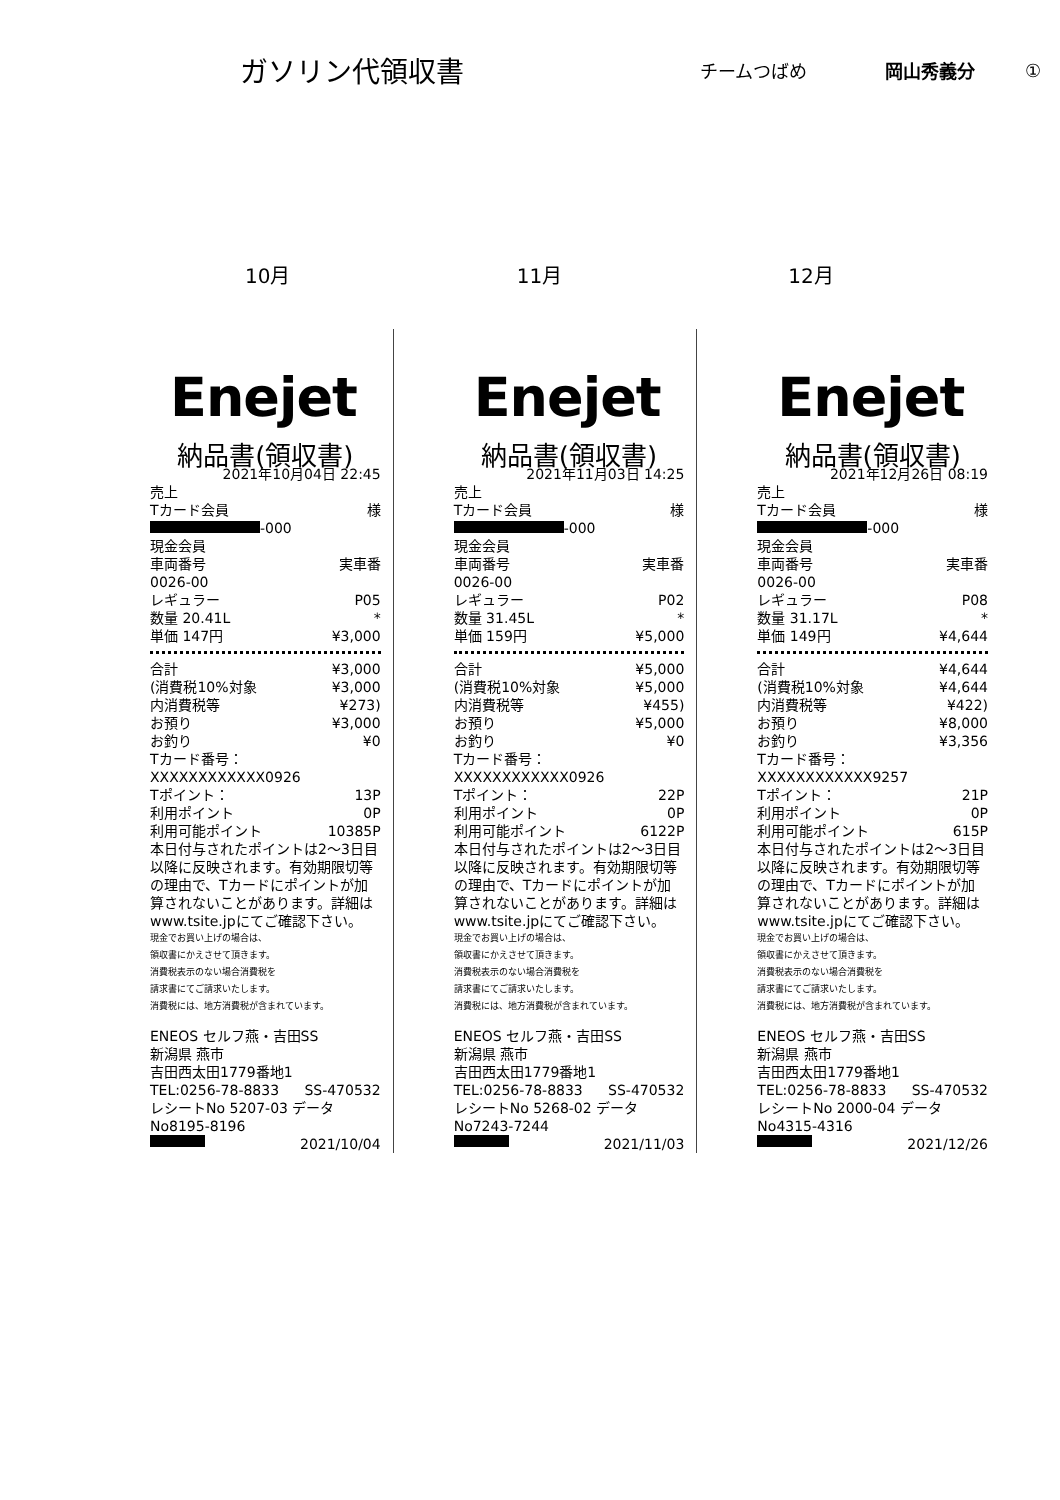ガソリン代領収書
チームつばめ 岡山秀義分 ①
10月 11月 12月
Enejet
納品書(領収書)
2021年10月04日 22:45
売上
Tカード会員 様
-000
現金会員
車両番号 実車番
0026-00
レギュラー P05
数量 20.41L *
単価 147円 ¥3,000
合計 ¥3,000
(消費税10%対象 ¥3,000
内消費税等 ¥273)
お預り ¥3,000
お釣り ¥0
Tカード番号：XXXXXXXXXXXX0926
Tポイント： 13P
利用ポイント 0P
利用可能ポイント 10385P
本日付与されたポイントは2～3日目以降に反映されます。有効期限切等の理由で、Tカードにポイントが加算されないことがあります。詳細はwww.tsite.jpにてご確認下さい。
現金でお買い上げの場合は、
領収書にかえさせて頂きます。
消費税表示のない場合消費税を
請求書にてご請求いたします。
消費税には、地方消費税が含まれています。
ENEOS セルフ燕・吉田SS
新潟県 燕市
吉田西太田1779番地1
TEL:0256-78-8833 SS-470532
レシートNo 5207-03 データNo8195-8196
2021/10/04
Enejet
納品書(領収書)
2021年11月03日 14:25
売上
Tカード会員 様
-000
現金会員
車両番号 実車番
0026-00
レギュラー P02
数量 31.45L *
単価 159円 ¥5,000
合計 ¥5,000
(消費税10%対象 ¥5,000
内消費税等 ¥455)
お預り ¥5,000
お釣り ¥0
Tカード番号：XXXXXXXXXXXX0926
Tポイント： 22P
利用ポイント 0P
利用可能ポイント 6122P
本日付与されたポイントは2～3日目以降に反映されます。有効期限切等の理由で、Tカードにポイントが加算されないことがあります。詳細はwww.tsite.jpにてご確認下さい。
現金でお買い上げの場合は、
領収書にかえさせて頂きます。
消費税表示のない場合消費税を
請求書にてご請求いたします。
消費税には、地方消費税が含まれています。
ENEOS セルフ燕・吉田SS
新潟県 燕市
吉田西太田1779番地1
TEL:0256-78-8833 SS-470532
レシートNo 5268-02 データNo7243-7244
2021/11/03
Enejet
納品書(領収書)
2021年12月26日 08:19
売上
Tカード会員 様
-000
現金会員
車両番号 実車番
0026-00
レギュラー P08
数量 31.17L *
単価 149円 ¥4,644
合計 ¥4,644
(消費税10%対象 ¥4,644
内消費税等 ¥422)
お預り ¥8,000
お釣り ¥3,356
Tカード番号：XXXXXXXXXXXX9257
Tポイント： 21P
利用ポイント 0P
利用可能ポイント 615P
本日付与されたポイントは2～3日目以降に反映されます。有効期限切等の理由で、Tカードにポイントが加算されないことがあります。詳細はwww.tsite.jpにてご確認下さい。
現金でお買い上げの場合は、
領収書にかえさせて頂きます。
消費税表示のない場合消費税を
請求書にてご請求いたします。
消費税には、地方消費税が含まれています。
ENEOS セルフ燕・吉田SS
新潟県 燕市
吉田西太田1779番地1
TEL:0256-78-8833 SS-470532
レシートNo 2000-04 データNo4315-4316
2021/12/26